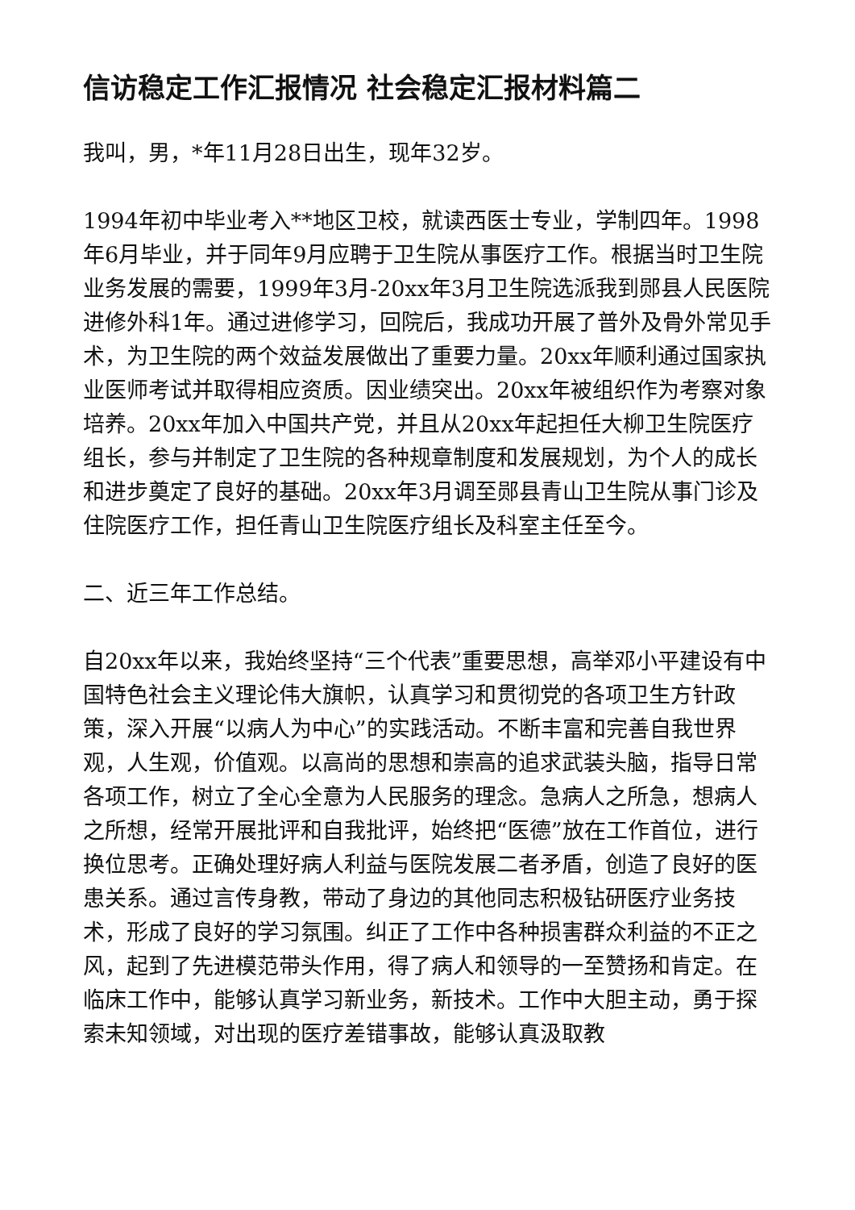信访稳定工作汇报情况 社会稳定汇报材料篇二
我叫，男，*年11月28日出生，现年32岁。
1994年初中毕业考入**地区卫校，就读西医士专业，学制四年。1998年6月毕业，并于同年9月应聘于卫生院从事医疗工作。根据当时卫生院业务发展的需要，1999年3月-20xx年3月卫生院选派我到郧县人民医院进修外科1年。通过进修学习，回院后，我成功开展了普外及骨外常见手术，为卫生院的两个效益发展做出了重要力量。20xx年顺利通过国家执业医师考试并取得相应资质。因业绩突出。20xx年被组织作为考察对象培养。20xx年加入中国共产党，并且从20xx年起担任大柳卫生院医疗组长，参与并制定了卫生院的各种规章制度和发展规划，为个人的成长和进步奠定了良好的基础。20xx年3月调至郧县青山卫生院从事门诊及住院医疗工作，担任青山卫生院医疗组长及科室主任至今。
二、近三年工作总结。
自20xx年以来，我始终坚持“三个代表”重要思想，高举邓小平建设有中国特色社会主义理论伟大旗帜，认真学习和贯彻党的各项卫生方针政策，深入开展“以病人为中心”的实践活动。不断丰富和完善自我世界观，人生观，价值观。以高尚的思想和崇高的追求武装头脑，指导日常各项工作，树立了全心全意为人民服务的理念。急病人之所急，想病人之所想，经常开展批评和自我批评，始终把“医德”放在工作首位，进行换位思考。正确处理好病人利益与医院发展二者矛盾，创造了良好的医患关系。通过言传身教，带动了身边的其他同志积极钻研医疗业务技术，形成了良好的学习氛围。纠正了工作中各种损害群众利益的不正之风，起到了先进模范带头作用，得了病人和领导的一至赞扬和肯定。在临床工作中，能够认真学习新业务，新技术。工作中大胆主动，勇于探索未知领域，对出现的医疗差错事故，能够认真汲取教